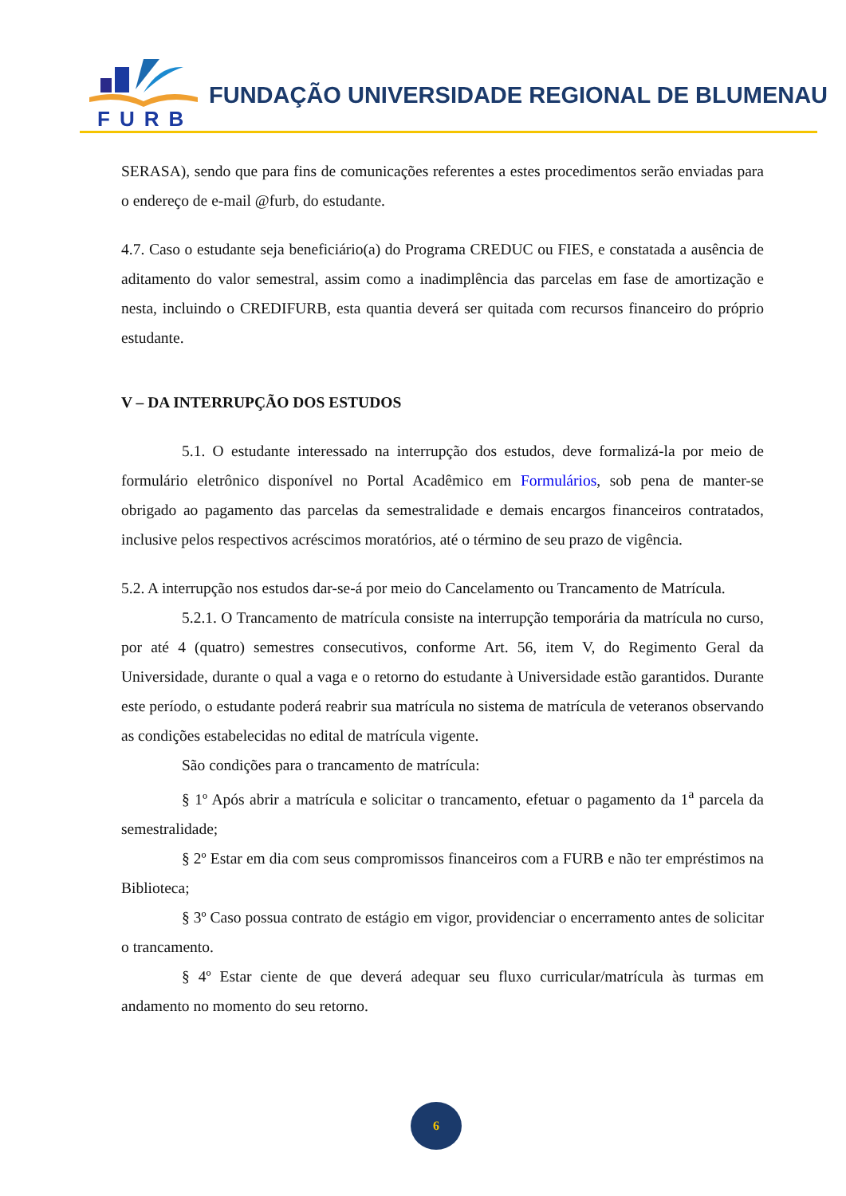FURB
FUNDAÇÃO UNIVERSIDADE REGIONAL DE BLUMENAU
SERASA), sendo que para fins de comunicações referentes a estes procedimentos serão enviadas para o endereço de e-mail @furb, do estudante.
4.7. Caso o estudante seja beneficiário(a) do Programa CREDUC ou FIES, e constatada a ausência de aditamento do valor semestral, assim como a inadimplência das parcelas em fase de amortização e nesta, incluindo o CREDIFURB, esta quantia deverá ser quitada com recursos financeiro do próprio estudante.
V – DA INTERRUPÇÃO DOS ESTUDOS
5.1. O estudante interessado na interrupção dos estudos, deve formalizá-la por meio de formulário eletrônico disponível no Portal Acadêmico em Formulários, sob pena de manter-se obrigado ao pagamento das parcelas da semestralidade e demais encargos financeiros contratados, inclusive pelos respectivos acréscimos moratórios, até o término de seu prazo de vigência.
5.2. A interrupção nos estudos dar-se-á por meio do Cancelamento ou Trancamento de Matrícula.
5.2.1. O Trancamento de matrícula consiste na interrupção temporária da matrícula no curso, por até 4 (quatro) semestres consecutivos, conforme Art. 56, item V, do Regimento Geral da Universidade, durante o qual a vaga e o retorno do estudante à Universidade estão garantidos. Durante este período, o estudante poderá reabrir sua matrícula no sistema de matrícula de veteranos observando as condições estabelecidas no edital de matrícula vigente.
São condições para o trancamento de matrícula:
§ 1º Após abrir a matrícula e solicitar o trancamento, efetuar o pagamento da 1<sup>a</sup> parcela da semestralidade;
§ 2º Estar em dia com seus compromissos financeiros com a FURB e não ter empréstimos na Biblioteca;
§ 3º Caso possua contrato de estágio em vigor, providenciar o encerramento antes de solicitar o trancamento.
§ 4º Estar ciente de que deverá adequar seu fluxo curricular/matrícula às turmas em andamento no momento do seu retorno.
6